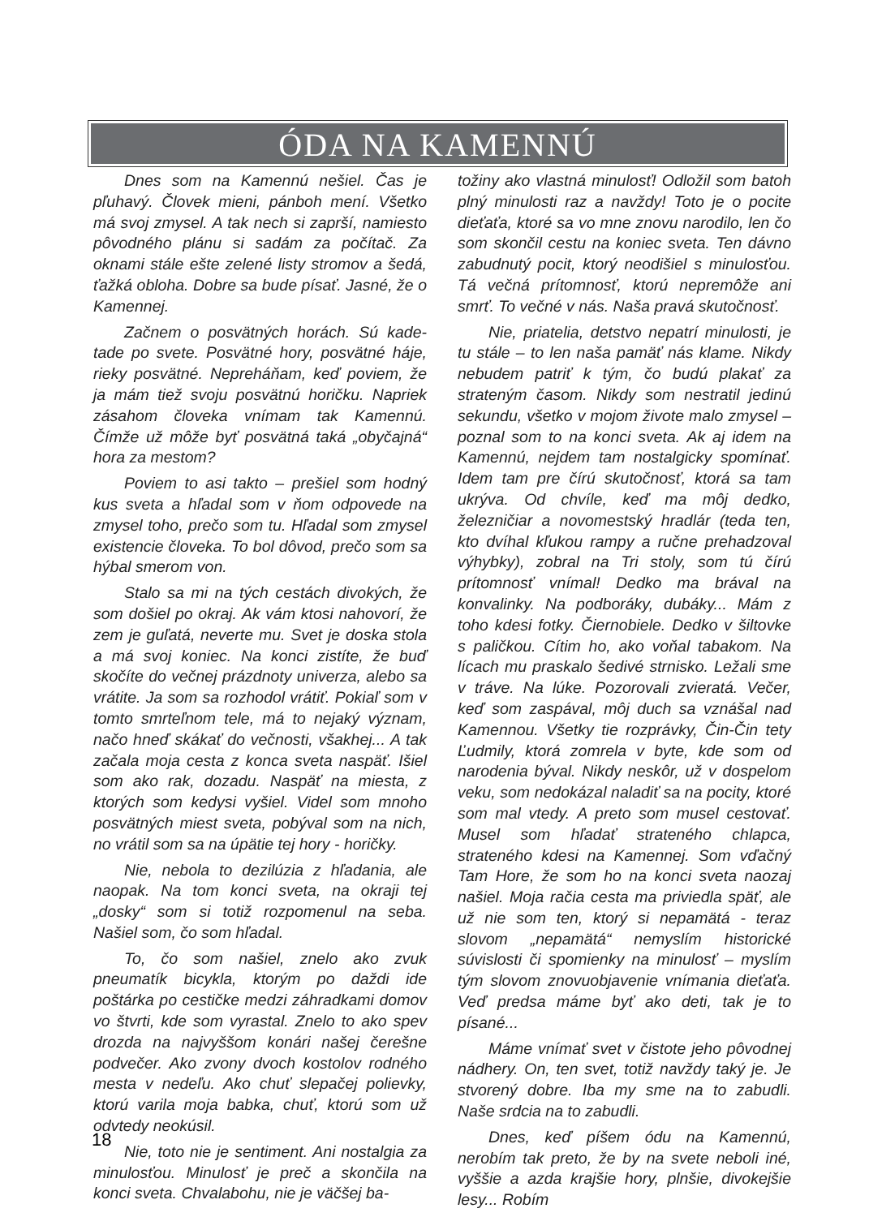ÓDA NA KAMENNÚ
Dnes som na Kamennú nešiel. Čas je pľuhavý. Človek mieni, pánboh mení. Všetko má svoj zmysel. A tak nech si zaprší, namiesto pôvodného plánu si sadám za počítač. Za oknami stále ešte zelené listy stromov a šedá, ťažká obloha. Dobre sa bude písať. Jasné, že o Kamennej.
Začnem o posvätných horách. Sú kade-tade po svete. Posvätné hory, posvätné háje, rieky posvätné. Nepreháňam, keď poviem, že ja mám tiež svoju posvätnú horičku. Napriek zásahom človeka vnímam tak Kamennú. Čímže už môže byť posvätná taká „obyčajná“ hora za mestom?
Poviem to asi takto – prešiel som hodný kus sveta a hľadal som v ňom odpovede na zmysel toho, prečo som tu. Hľadal som zmysel existencie človeka. To bol dôvod, prečo som sa hýbal smerom von.
Stalo sa mi na tých cestách divokých, že som došiel po okraj. Ak vám ktosi nahovorí, že zem je guľatá, neverte mu. Svet je doska stola a má svoj koniec. Na konci zistíte, že buď skočíte do večnej prázdnoty univerza, alebo sa vrátite. Ja som sa rozhodol vrátiť. Pokiaľ som v tomto smrteľnom tele, má to nejaký význam, načo hneď skákať do večnosti, všakhej... A tak začala moja cesta z konca sveta naspäť. Išiel som ako rak, dozadu. Naspäť na miesta, z ktorých som kedysi vyšiel. Videl som mnoho posvätných miest sveta, pobýval som na nich, no vrátil som sa na úpätie tej hory - horičky.
Nie, nebola to dezilúzia z hľadania, ale naopak. Na tom konci sveta, na okraji tej „dosky“ som si totiž rozpomenul na seba. Našiel som, čo som hľadal.
To, čo som našiel, znelo ako zvuk pneumatík bicykla, ktorým po daždi ide poštárka po cestičke medzi záhradkami domov vo štvrti, kde som vyrastal. Znelo to ako spev drozda na najvyššom konári našej čerešne podvečer. Ako zvony dvoch kostolov rodného mesta v nedeľu. Ako chuť slepačej polievky, ktorú varila moja babka, chuť, ktorú som už odvtedy neokúsil.
Nie, toto nie je sentiment. Ani nostalgia za minulosťou. Minulosť je preč a skončila na konci sveta. Chvalabohu, nie je väčšej ba-
tožiny ako vlastná minulosť! Odložil som batoh plný minulosti raz a navždy! Toto je o pocite dieťaťa, ktoré sa vo mne znovu narodilo, len čo som skončil cestu na koniec sveta. Ten dávno zabudnutý pocit, ktorý neodišiel s minulosťou. Tá večná prítomnosť, ktorú nepremôže ani smrť. To večné v nás. Naša pravá skutočnosť.
Nie, priatelia, detstvo nepatrí minulosti, je tu stále – to len naša pamäť nás klame. Nikdy nebudem patriť k tým, čo budú plakať za strateným časom. Nikdy som nestratil jedinú sekundu, všetko v mojom živote malo zmysel – poznal som to na konci sveta. Ak aj idem na Kamennú, nejdem tam nostalgicky spomínať. Idem tam pre čírú skutočnosť, ktorá sa tam ukrýva. Od chvíle, keď ma môj dedko, železničiar a novomestský hradlár (teda ten, kto dvíhal kľukou rampy a ručne prehadzoval výhybky), zobral na Tri stoly, som tú čírú prítomnosť vnímal! Dedko ma brával na konvalinky. Na podboráky, dubáky... Mám z toho kdesi fotky. Čiernobiele. Dedko v šiltovke s paličkou. Cítim ho, ako voňal tabakom. Na lícach mu praskalo šedivé strnisko. Ležali sme v tráve. Na lúke. Pozorovali zvieratá. Večer, keď som zaspával, môj duch sa vznášal nad Kamennou. Všetky tie rozprávky, Čin-Čin tety Ľudmily, ktorá zomrela v byte, kde som od narodenia býval. Nikdy neskôr, už v dospelom veku, som nedokázal naladiť sa na pocity, ktoré som mal vtedy. A preto som musel cestovať. Musel som hľadať strateného chlapca, strateného kdesi na Kamennej. Som vďačný Tam Hore, že som ho na konci sveta naozaj našiel. Moja račia cesta ma priviedla späť, ale už nie som ten, ktorý si nepamätá - teraz slovom „nepamätá“ nemyslím historické súvislosti či spomienky na minulosť – myslím tým slovom znovuobjavenie vnímania dieťaťa. Veď predsa máme byť ako deti, tak je to písané...
Máme vnímať svet v čistote jeho pôvodnej nádhery. On, ten svet, totiž navždy taký je. Je stvorený dobre. Iba my sme na to zabudli. Naše srdcia na to zabudli.
Dnes, keď píšem ódu na Kamennú, nerobím tak preto, že by na svete neboli iné, vyššie a azda krajšie hory, plnšie, divokejšie lesy... Robím
18